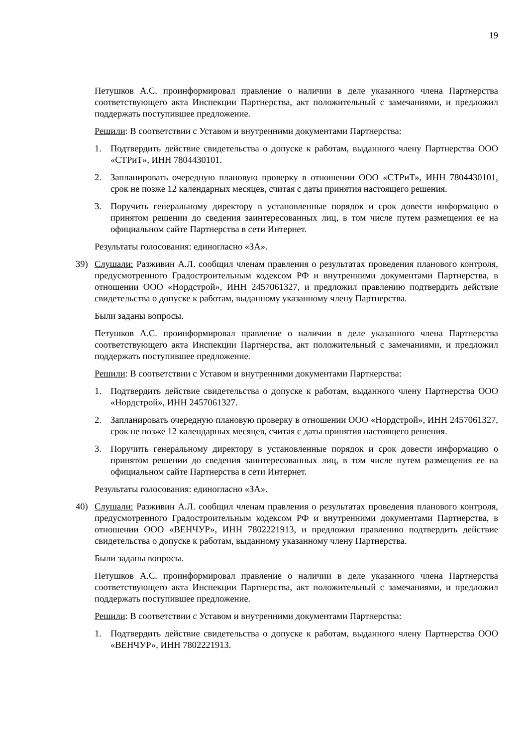19
Петушков А.С. проинформировал правление о наличии в деле указанного члена Партнерства соответствующего акта Инспекции Партнерства, акт положительный с замечаниями, и предложил поддержать поступившее предложение.
Решили: В соответствии с Уставом и внутренними документами Партнерства:
1. Подтвердить действие свидетельства о допуске к работам, выданного члену Партнерства ООО «СТРиТ», ИНН 7804430101.
2. Запланировать очередную плановую проверку в отношении ООО «СТРиТ», ИНН 7804430101, срок не позже 12 календарных месяцев, считая с даты принятия настоящего решения.
3. Поручить генеральному директору в установленные порядок и срок довести информацию о принятом решении до сведения заинтересованных лиц, в том числе путем размещения ее на официальном сайте Партнерства в сети Интернет.
Результаты голосования: единогласно «ЗА».
39) Слушали: Разживин А.Л. сообщил членам правления о результатах проведения планового контроля, предусмотренного Градостроительным кодексом РФ и внутренними документами Партнерства, в отношении ООО «Нордстрой», ИНН 2457061327, и предложил правлению подтвердить действие свидетельства о допуске к работам, выданному указанному члену Партнерства.
Были заданы вопросы.
Петушков А.С. проинформировал правление о наличии в деле указанного члена Партнерства соответствующего акта Инспекции Партнерства, акт положительный с замечаниями, и предложил поддержать поступившее предложение.
Решили: В соответствии с Уставом и внутренними документами Партнерства:
1. Подтвердить действие свидетельства о допуске к работам, выданного члену Партнерства ООО «Нордстрой», ИНН 2457061327.
2. Запланировать очередную плановую проверку в отношении ООО «Нордстрой», ИНН 2457061327, срок не позже 12 календарных месяцев, считая с даты принятия настоящего решения.
3. Поручить генеральному директору в установленные порядок и срок довести информацию о принятом решении до сведения заинтересованных лиц, в том числе путем размещения ее на официальном сайте Партнерства в сети Интернет.
Результаты голосования: единогласно «ЗА».
40) Слушали: Разживин А.Л. сообщил членам правления о результатах проведения планового контроля, предусмотренного Градостроительным кодексом РФ и внутренними документами Партнерства, в отношении ООО «ВЕНЧУР», ИНН 7802221913, и предложил правлению подтвердить действие свидетельства о допуске к работам, выданному указанному члену Партнерства.
Были заданы вопросы.
Петушков А.С. проинформировал правление о наличии в деле указанного члена Партнерства соответствующего акта Инспекции Партнерства, акт положительный с замечаниями, и предложил поддержать поступившее предложение.
Решили: В соответствии с Уставом и внутренними документами Партнерства:
1. Подтвердить действие свидетельства о допуске к работам, выданного члену Партнерства ООО «ВЕНЧУР», ИНН 7802221913.